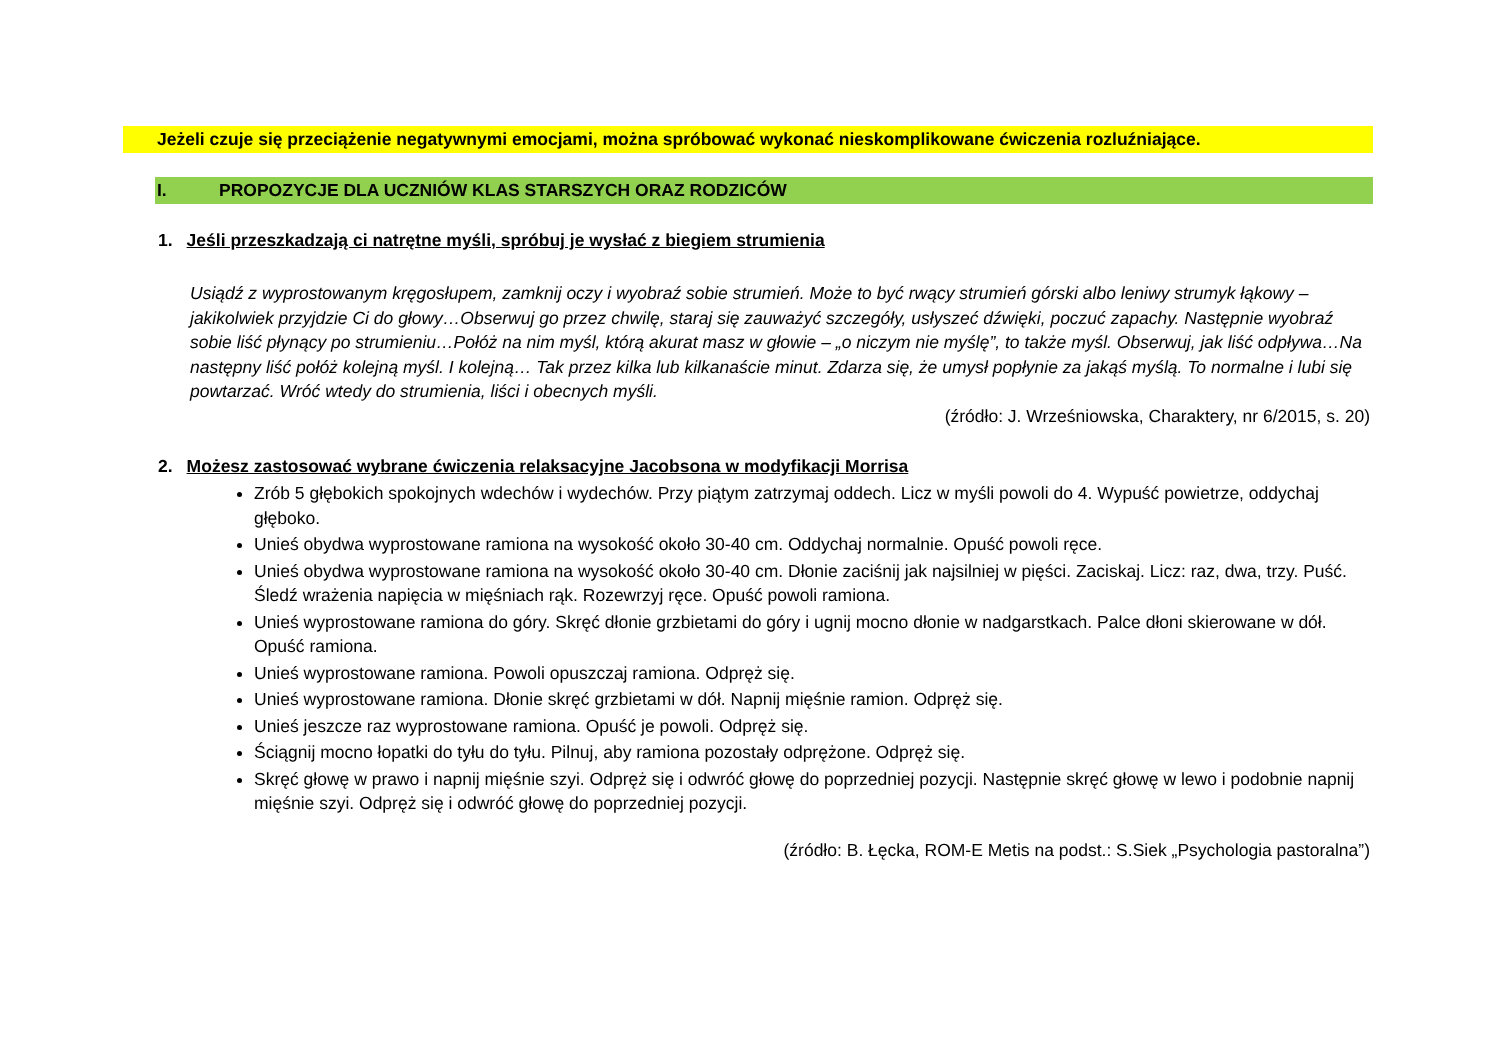Jeżeli czuje się przeciążenie negatywnymi emocjami, można spróbować wykonać nieskomplikowane ćwiczenia rozluźniające.
I. PROPOZYCJE DLA UCZNIÓW KLAS STARSZYCH ORAZ RODZICÓW
1. Jeśli przeszkadzają ci natrętne myśli, spróbuj je wysłać z biegiem strumienia
Usiądź z wyprostowanym kręgosłupem, zamknij oczy i wyobraź sobie strumień. Może to być rwący strumień górski albo leniwy strumyk łąkowy – jakikolwiek przyjdzie Ci do głowy…Obserwuj go przez chwilę, staraj się zauważyć szczegóły, usłyszeć dźwięki, poczuć zapachy. Następnie wyobraź sobie liść płynący po strumieniu…Połóż na nim myśl, którą akurat masz w głowie – „o niczym nie myślę”, to także myśl. Obserwuj, jak liść odpływa…Na następny liść połóż kolejną myśl. I kolejną… Tak przez kilka lub kilkanaście minut. Zdarza się, że umysł popłynie za jakąś myślą. To normalne i lubi się powtarzać. Wróć wtedy do strumienia, liści i obecnych myśli.
(źródło: J. Wrześniowska, Charaktery, nr 6/2015, s. 20)
2. Możesz zastosować wybrane ćwiczenia relaksacyjne Jacobsona w modyfikacji Morrisa
Zrób 5 głębokich spokojnych wdechów i wydechów. Przy piątym zatrzymaj oddech. Licz w myśli powoli do 4. Wypuść powietrze, oddychaj głęboko.
Unieś obydwa wyprostowane ramiona na wysokość około 30-40 cm. Oddychaj normalnie. Opuść powoli ręce.
Unieś obydwa wyprostowane ramiona na wysokość około 30-40 cm. Dłonie zaciśnij jak najsilniej w pięści. Zaciskaj. Licz: raz, dwa, trzy. Puść. Śledź wrażenia napięcia w mięśniach rąk. Rozewrzyj ręce. Opuść powoli ramiona.
Unieś wyprostowane ramiona do góry. Skręć dłonie grzbietami do góry i ugnij mocno dłonie w nadgarstkach. Palce dłoni skierowane w dół. Opuść ramiona.
Unieś wyprostowane ramiona. Powoli opuszczaj ramiona. Odpręż się.
Unieś wyprostowane ramiona. Dłonie skręć grzbietami w dół. Napnij mięśnie ramion. Odpręż się.
Unieś jeszcze raz wyprostowane ramiona. Opuść je powoli. Odpręż się.
Ściągnij mocno łopatki do tyłu do tyłu. Pilnuj, aby ramiona pozostały odprężone. Odpręż się.
Skręć głowę w prawo i napnij mięśnie szyi. Odpręż się i odwróć głowę do poprzedniej pozycji. Następnie skręć głowę w lewo i podobnie napnij mięśnie szyi. Odpręż się i odwróć głowę do poprzedniej pozycji.
(źródło: B. Łęcka, ROM-E Metis na podst.: S.Siek „Psychologia pastoralna”)